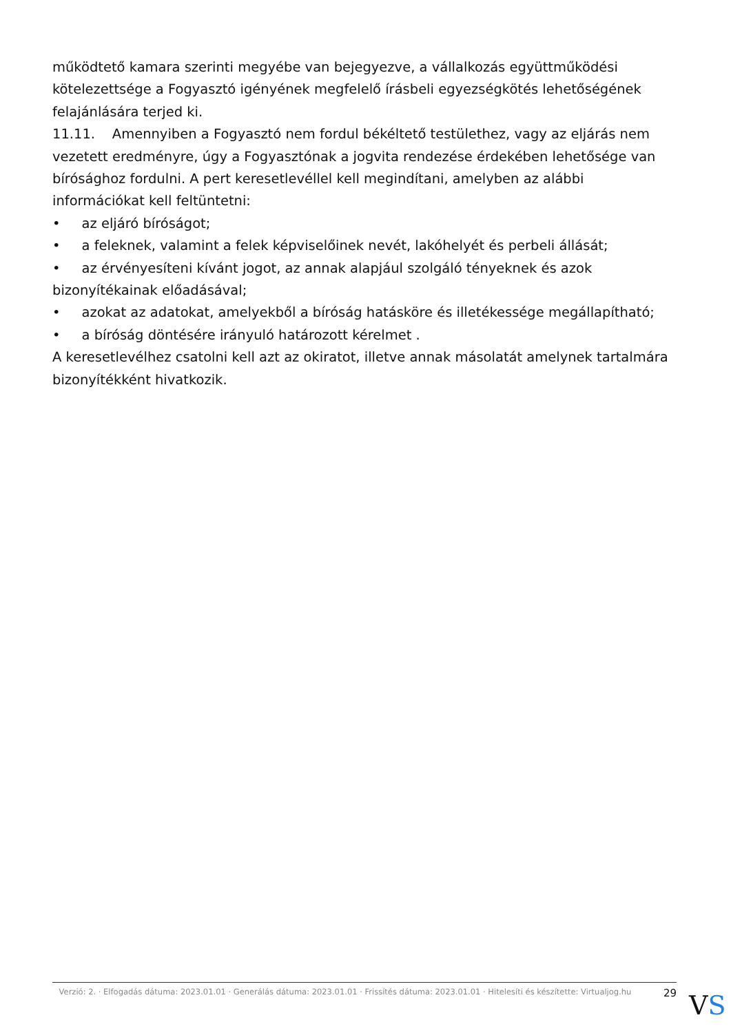működtető kamara szerinti megyébe van bejegyezve, a vállalkozás együttműködési kötelezettsége a Fogyasztó igényének megfelelő írásbeli egyezségkötés lehetőségének felajánlására terjed ki.
11.11. Amennyiben a Fogyasztó nem fordul békéltető testülethez, vagy az eljárás nem vezetett eredményre, úgy a Fogyasztónak a jogvita rendezése érdekében lehetősége van bírósághoz fordulni. A pert keresetlevéllel kell megindítani, amelyben az alábbi információkat kell feltüntetni:
• az eljáró bíróságot;
• a feleknek, valamint a felek képviselőinek nevét, lakóhelyét és perbeli állását;
• az érvényesíteni kívánt jogot, az annak alapjául szolgáló tényeknek és azok bizonyítékainak előadásával;
• azokat az adatokat, amelyekből a bíróság hatásköre és illetékessége megállapítható;
• a bíróság döntésére irányuló határozott kérelmet .
A keresetlevélhez csatolni kell azt az okiratot, illetve annak másolatát amelynek tartalmára bizonyítékként hivatkozik.
Verzió: 2. · Elfogadás dátuma: 2023.01.01 · Generálás dátuma: 2023.01.01 · Frissítés dátuma: 2023.01.01 · Hitelesíti és készítette: Virtualjog.hu
29
VS